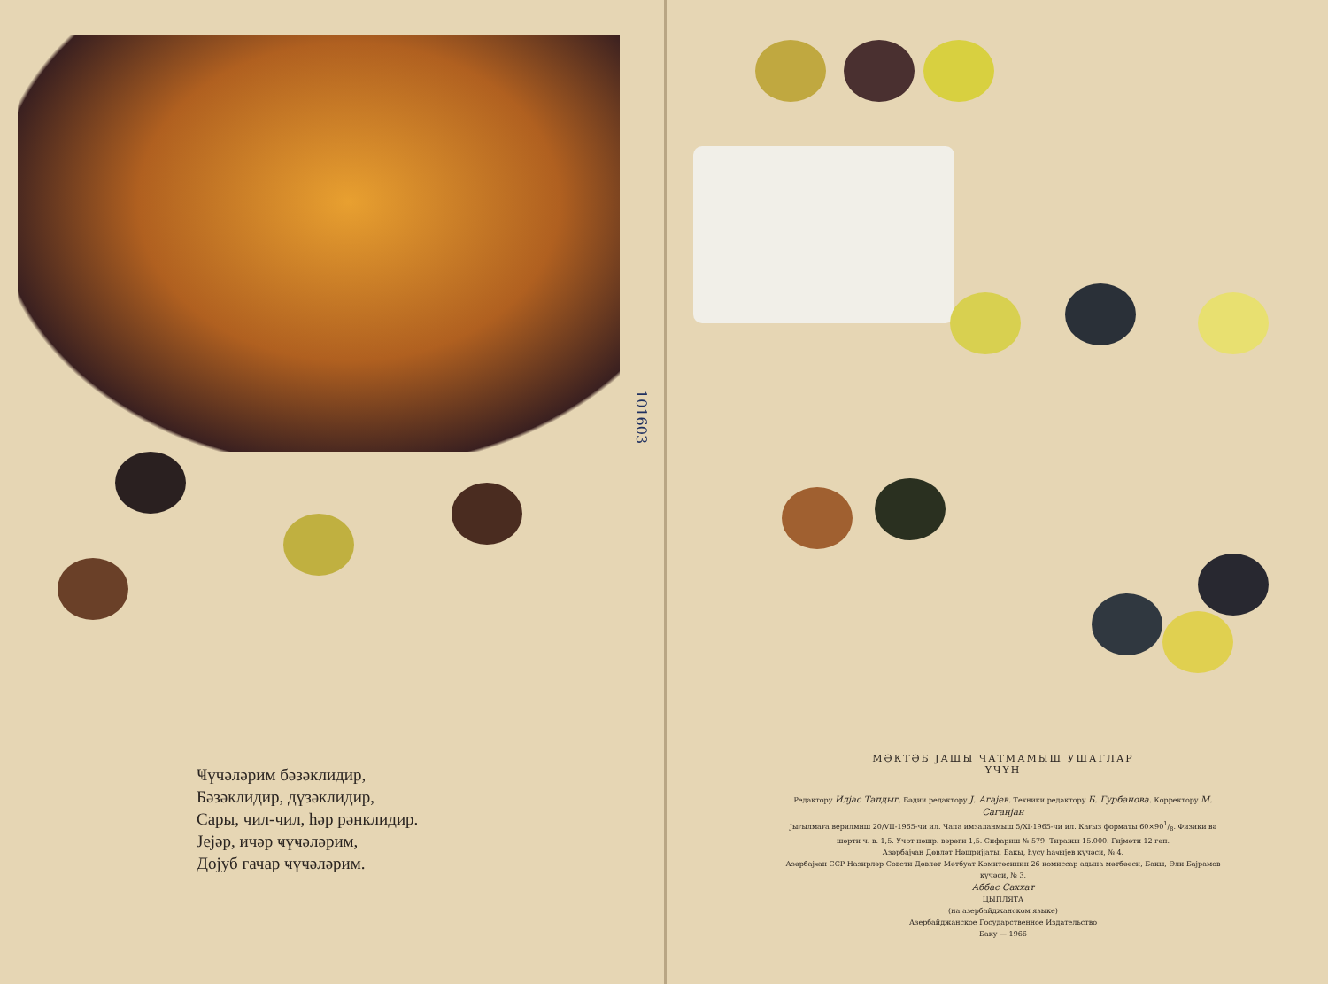101603
Ҹүҹәләрим бәзәклидир,
Бәзәклидир, дүзәклидир,
Сары, чил-чил, һәр рәнклидир.
Јејәр, ичәр ҹүҹәләрим,
Дојуб гачар ҹүҹәләрим.
МӘКТӘБ ЈАШЫ ЧАТМАМЫШ УШАГЛАР
ҮЧҮН
Редактору Илјас Тапдыг. Бәдии редактору Ј. Агајев. Техники редактору Б. Гурбанова. Корректору М. Саганјан
Јығылмаға верилмиш 20/VII-1965-чи ил. Чапа имзаланмыш 5/XI-1965-чи ил. Кағыз форматы 60×901/8. Физики вә шәрти ч. в. 1,5. Учот нәшр. вәрәги 1,5. Сифариш № 579. Тиражы 15.000. Гијмәти 12 гәп.
Азәрбајҹан Дөвләт Нәшријјаты, Бакы, һусу һаҹыјев күчәси, № 4.
Азәрбајҹан ССР Назирләр Совети Дөвләт Мәтбуат Комитәсинин 26 комиссар адына мәтбәәси, Бакы, Әли Бајрамов күчәси, № 3.
Аббас Саххат
ЦЫПЛЯТА
(на азербайджанском языке)
Азербайджанское Государственное Издательство
Баку — 1966